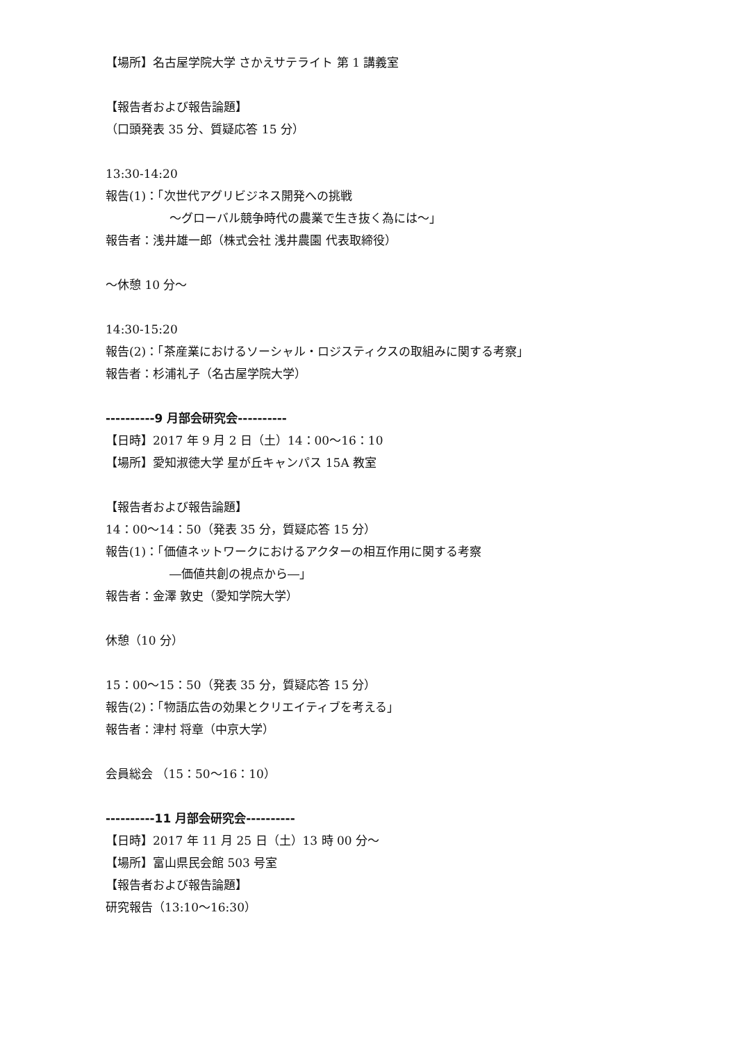【場所】名古屋学院大学 さかえサテライト 第 1 講義室
【報告者および報告論題】
（口頭発表 35 分、質疑応答 15 分）
13:30-14:20
報告(1)：「次世代アグリビジネス開発への挑戦
～グローバル競争時代の農業で生き抜く為には～」
報告者：浅井雄一郎（株式会社 浅井農園 代表取締役）
～休憩 10 分～
14:30-15:20
報告(2)：「茶産業におけるソーシャル・ロジスティクスの取組みに関する考察」
報告者：杉浦礼子（名古屋学院大学）
----------9 月部会研究会----------
【日時】2017 年 9 月 2 日（土）14：00～16：10
【場所】愛知淑徳大学 星が丘キャンパス 15A 教室
【報告者および報告論題】
14：00～14：50（発表 35 分，質疑応答 15 分）
報告(1)：「価値ネットワークにおけるアクターの相互作用に関する考察
―価値共創の視点から―」
報告者：金澤 敦史（愛知学院大学）
休憩（10 分）
15：00～15：50（発表 35 分，質疑応答 15 分）
報告(2)：「物語広告の効果とクリエイティブを考える」
報告者：津村 将章（中京大学）
会員総会 （15：50～16：10）
----------11 月部会研究会----------
【日時】2017 年 11 月 25 日（土）13 時 00 分～
【場所】富山県民会館 503 号室
【報告者および報告論題】
研究報告（13:10～16:30）